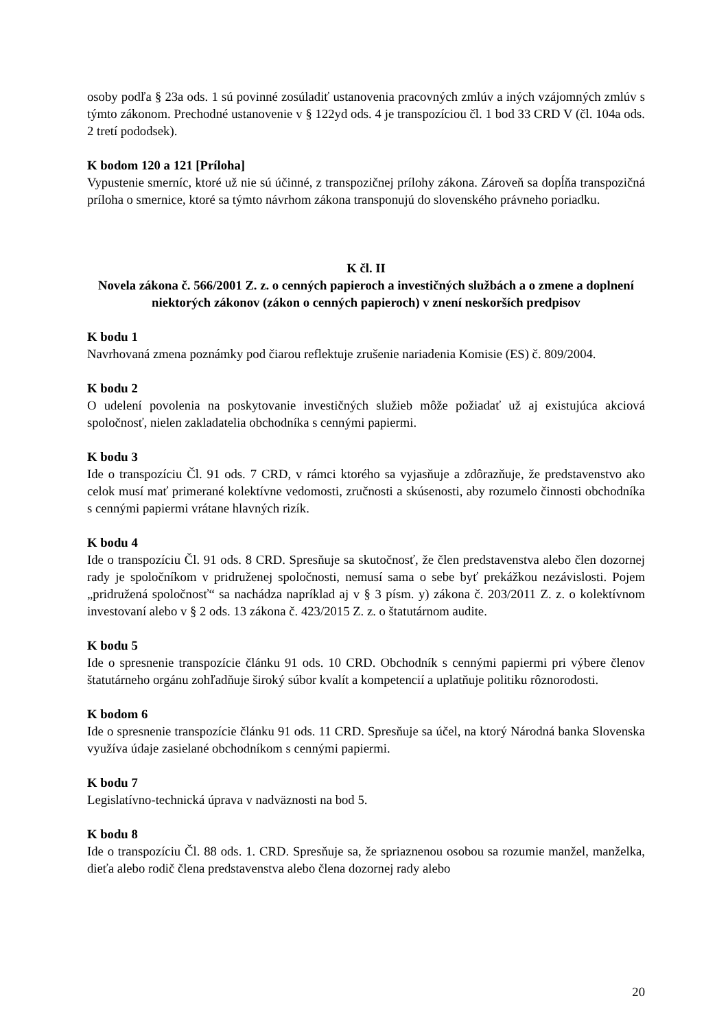osoby podľa § 23a ods. 1 sú povinné zosúladiť ustanovenia pracovných zmlúv a iných vzájomných zmlúv s týmto zákonom. Prechodné ustanovenie v § 122yd ods. 4 je transpozíciou čl. 1 bod 33 CRD V (čl. 104a ods. 2 tretí pododsek).
K bodom 120 a 121 [Príloha]
Vypustenie smerníc, ktoré už nie sú účinné, z transpozičnej prílohy zákona. Zároveň sa dopĺňa transpozičná príloha o smernice, ktoré sa týmto návrhom zákona transponujú do slovenského právneho poriadku.
K čl. II
Novela zákona č. 566/2001 Z. z. o cenných papieroch a investičných službách a o zmene a doplnení niektorých zákonov (zákon o cenných papieroch) v znení neskorších predpisov
K bodu 1
Navrhovaná zmena poznámky pod čiarou reflektuje zrušenie nariadenia Komisie (ES) č. 809/2004.
K bodu 2
O udelení povolenia na poskytovanie investičných služieb môže požiadať už aj existujúca akciová spoločnosť, nielen zakladatelia obchodníka s cennými papiermi.
K bodu 3
Ide o transpozíciu Čl. 91 ods. 7 CRD, v rámci ktorého sa vyjasňuje a zdôrazňuje, že predstavenstvo ako celok musí mať primerané kolektívne vedomosti, zručnosti a skúsenosti, aby rozumelo činnosti obchodníka s cennými papiermi vrátane hlavných rizík.
K bodu 4
Ide o transpozíciu Čl. 91 ods. 8 CRD. Spresňuje sa skutočnosť, že člen predstavenstva alebo člen dozornej rady je spoločníkom v pridruženej spoločnosti, nemusí sama o sebe byť prekážkou nezávislosti. Pojem „pridružená spoločnosť“ sa nachádza napríklad aj v § 3 písm. y) zákona č. 203/2011 Z. z. o kolektívnom investovaní alebo v § 2 ods. 13 zákona č. 423/2015 Z. z. o štatutárnom audite.
K bodu 5
Ide o spresnenie transpozície článku 91 ods. 10 CRD. Obchodník s cennými papiermi pri výbere členov štatutárneho orgánu zohľadňuje široký súbor kvalít a kompetencií a uplatňuje politiku rôznorodosti.
K bodom 6
Ide o spresnenie transpozície článku 91 ods. 11 CRD. Spresňuje sa účel, na ktorý Národná banka Slovenska využíva údaje zasielané obchodníkom s cennými papiermi.
K bodu 7
Legislatívno-technická úprava v nadväznosti na bod 5.
K bodu 8
Ide o transpozíciu Čl. 88 ods. 1. CRD. Spresňuje sa, že spriaznenou osobou sa rozumie manžel, manželka, dieťa alebo rodič člena predstavenstva alebo člena dozornej rady alebo
20